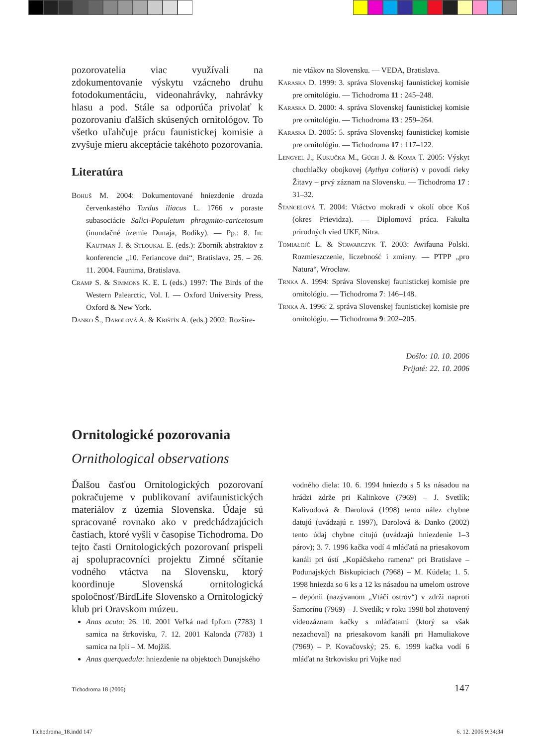pozorovatelia viac využívali na zdokumentovanie výskytu vzácneho druhu fotodokumentáciu, videonahrávky, nahrávky hlasu a pod. Stále sa odporúča privolať k pozorovaniu ďalších skúsených ornitológov. To všetko uľahčuje prácu faunistickej komisie a zvyšuje mieru akceptácie takéhoto pozorovania.
Literatúra
Bohuš M. 2004: Dokumentované hniezdenie drozda červenkastého Turdus iliacus L. 1766 v poraste subasociácie Salici-Populetum phragmito-caricetosum (inundačné územie Dunaja, Bodíky). — Pp.: 8. In: Kautman J. & Stloukal E. (eds.): Zborník abstraktov z konferencie „10. Feriancove dni“, Bratislava, 25. – 26. 11. 2004. Faunima, Bratislava.
Cramp S. & Simmons K. E. L (eds.) 1997: The Birds of the Western Palearctic, Vol. I. — Oxford University Press, Oxford & New York.
Danko Š., Darolová A. & Krištín A. (eds.) 2002: Rozšíre-
nie vtákov na Slovensku. — VEDA, Bratislava.
Karaska D. 1999: 3. správa Slovenskej faunistickej komisie pre ornitológiu. — Tichodroma 11 : 245–248.
Karaska D. 2000: 4. správa Slovenskej faunistickej komisie pre ornitológiu. — Tichodroma 13 : 259–264.
Karaska D. 2005: 5. správa Slovenskej faunistickej komisie pre ornitológiu. — Tichodroma 17 : 117–122.
Lengyel J., Kukučka M., Gúgh J. & Koma T. 2005: Výskyt chochlačky obojkovej (Aythya collaris) v povodí rieky Žitavy – prvý záznam na Slovensku. — Tichodroma 17 : 31–32.
Štancelová T. 2004: Vtáctvo mokradí v okolí obce Koš (okres Prievidza). — Diplomová práca. Fakulta prírodných vied UKF, Nitra.
Tomiałojć L. & Stawarczyk T. 2003: Awifauna Polski. Rozmieszczenie, liczebność i zmiany. — PTPP „pro Natura“, Wrocław.
Trnka A. 1994: Správa Slovenskej faunistickej komisie pre ornitológiu. — Tichodroma 7: 146–148.
Trnka A. 1996: 2. správa Slovenskej faunistickej komisie pre ornitológiu. — Tichodroma 9: 202–205.
Došlo: 10. 10. 2006
Prijaté: 22. 10. 2006
Ornitologické pozorovania
Ornithological observations
Ďalšou časťou Ornitologických pozorovaní pokračujeme v publikovaní avifaunistických materiálov z územia Slovenska. Údaje sú spracované rovnako ako v predchádzajúcich častiach, ktoré vyšli v časopise Tichodroma. Do tejto časti Ornitologických pozorovaní prispeli aj spolupracovníci projektu Zimné sčítanie vodného vtáctva na Slovensku, ktorý koordinuje Slovenská ornitologická spoločnosť/BirdLife Slovensko a Ornitologický klub pri Oravskom múzeu.
Anas acuta: 26. 10. 2001 Veľká nad Ipľom (7783) 1 samica na štrkovisku, 7. 12. 2001 Kalonda (7783) 1 samica na Ipli – M. Mojžiš.
Anas querquedula: hniezdenie na objektoch Dunajského
vodného diela: 10. 6. 1994 hniezdo s 5 ks násadou na hrádzi zdrže pri Kalinkove (7969) – J. Svetlík; Kalivodová & Darolová (1998) tento nález chybne datujú (uvádzajú r. 1997), Darolová & Danko (2002) tento údaj chybne citujú (uvádzajú hniezdenie 1–3 párov); 3. 7. 1996 kačka vodí 4 mláďatá na priesakovom kanáli pri ústí „Kopáčskeho ramena“ pri Bratislave – Podunajských Biskupiciach (7968) – M. Kúdela; 1. 5. 1998 hniezda so 6 ks a 12 ks násadou na umelom ostrove – depónii (nazývanom „Vtáčí ostrov“) v zdrži naproti Šamorínu (7969) – J. Svetlík; v roku 1998 bol zhotovený videozáznam kačky s mláďatami (ktorý sa však nezachoval) na priesakovom kanáli pri Hamuliakove (7969) – P. Kovačovský; 25. 6. 1999 kačka vodí 6 mláďat na štrkovisku pri Vojke nad
Tichodroma 18 (2006) 147
Tichodroma_18.indd 147 6. 12. 2006 9:34:34